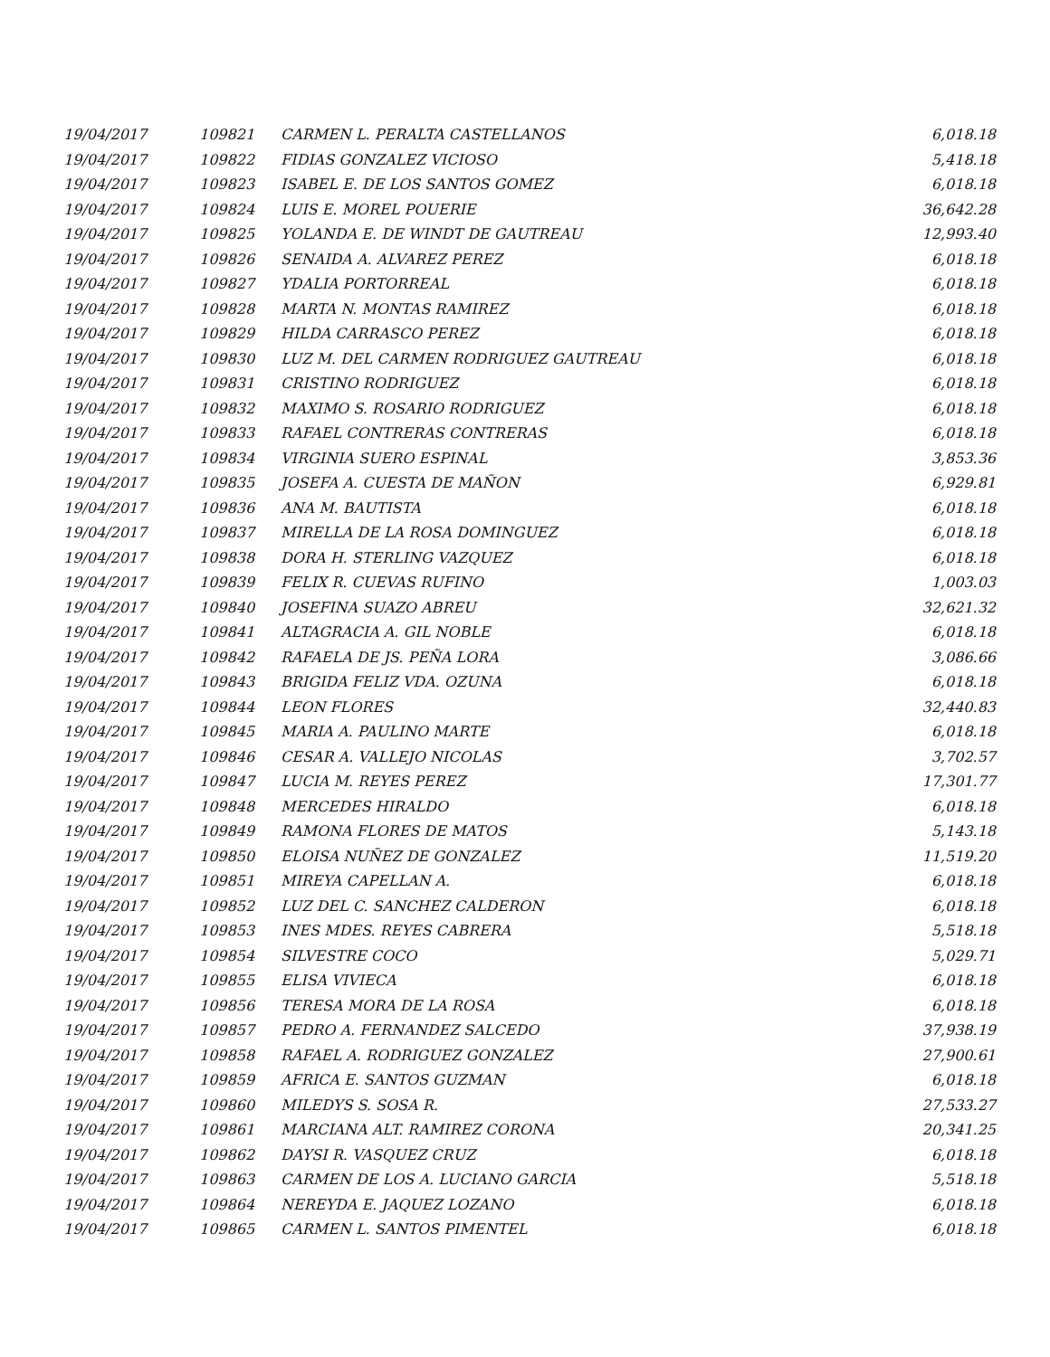| 19/04/2017 | 109821 | CARMEN L. PERALTA CASTELLANOS | 6,018.18 |
| 19/04/2017 | 109822 | FIDIAS GONZALEZ VICIOSO | 5,418.18 |
| 19/04/2017 | 109823 | ISABEL E. DE LOS SANTOS GOMEZ | 6,018.18 |
| 19/04/2017 | 109824 | LUIS E. MOREL POUERIE | 36,642.28 |
| 19/04/2017 | 109825 | YOLANDA E. DE WINDT DE GAUTREAU | 12,993.40 |
| 19/04/2017 | 109826 | SENAIDA A. ALVAREZ PEREZ | 6,018.18 |
| 19/04/2017 | 109827 | YDALIA PORTORREAL | 6,018.18 |
| 19/04/2017 | 109828 | MARTA N. MONTAS RAMIREZ | 6,018.18 |
| 19/04/2017 | 109829 | HILDA CARRASCO PEREZ | 6,018.18 |
| 19/04/2017 | 109830 | LUZ M. DEL CARMEN RODRIGUEZ GAUTREAU | 6,018.18 |
| 19/04/2017 | 109831 | CRISTINO RODRIGUEZ | 6,018.18 |
| 19/04/2017 | 109832 | MAXIMO S. ROSARIO RODRIGUEZ | 6,018.18 |
| 19/04/2017 | 109833 | RAFAEL CONTRERAS CONTRERAS | 6,018.18 |
| 19/04/2017 | 109834 | VIRGINIA SUERO ESPINAL | 3,853.36 |
| 19/04/2017 | 109835 | JOSEFA A. CUESTA DE MAÑON | 6,929.81 |
| 19/04/2017 | 109836 | ANA M. BAUTISTA | 6,018.18 |
| 19/04/2017 | 109837 | MIRELLA DE LA ROSA DOMINGUEZ | 6,018.18 |
| 19/04/2017 | 109838 | DORA H. STERLING VAZQUEZ | 6,018.18 |
| 19/04/2017 | 109839 | FELIX R. CUEVAS RUFINO | 1,003.03 |
| 19/04/2017 | 109840 | JOSEFINA SUAZO ABREU | 32,621.32 |
| 19/04/2017 | 109841 | ALTAGRACIA A. GIL NOBLE | 6,018.18 |
| 19/04/2017 | 109842 | RAFAELA DE JS. PEÑA LORA | 3,086.66 |
| 19/04/2017 | 109843 | BRIGIDA FELIZ VDA. OZUNA | 6,018.18 |
| 19/04/2017 | 109844 | LEON FLORES | 32,440.83 |
| 19/04/2017 | 109845 | MARIA A. PAULINO MARTE | 6,018.18 |
| 19/04/2017 | 109846 | CESAR A. VALLEJO NICOLAS | 3,702.57 |
| 19/04/2017 | 109847 | LUCIA M. REYES PEREZ | 17,301.77 |
| 19/04/2017 | 109848 | MERCEDES HIRALDO | 6,018.18 |
| 19/04/2017 | 109849 | RAMONA FLORES DE MATOS | 5,143.18 |
| 19/04/2017 | 109850 | ELOISA NUÑEZ DE GONZALEZ | 11,519.20 |
| 19/04/2017 | 109851 | MIREYA CAPELLAN A. | 6,018.18 |
| 19/04/2017 | 109852 | LUZ DEL C. SANCHEZ CALDERON | 6,018.18 |
| 19/04/2017 | 109853 | INES MDES. REYES CABRERA | 5,518.18 |
| 19/04/2017 | 109854 | SILVESTRE COCO | 5,029.71 |
| 19/04/2017 | 109855 | ELISA VIVIECA | 6,018.18 |
| 19/04/2017 | 109856 | TERESA MORA DE LA ROSA | 6,018.18 |
| 19/04/2017 | 109857 | PEDRO A. FERNANDEZ SALCEDO | 37,938.19 |
| 19/04/2017 | 109858 | RAFAEL A. RODRIGUEZ GONZALEZ | 27,900.61 |
| 19/04/2017 | 109859 | AFRICA E. SANTOS GUZMAN | 6,018.18 |
| 19/04/2017 | 109860 | MILEDYS S. SOSA R. | 27,533.27 |
| 19/04/2017 | 109861 | MARCIANA ALT. RAMIREZ CORONA | 20,341.25 |
| 19/04/2017 | 109862 | DAYSI R. VASQUEZ CRUZ | 6,018.18 |
| 19/04/2017 | 109863 | CARMEN DE LOS A. LUCIANO GARCIA | 5,518.18 |
| 19/04/2017 | 109864 | NEREYDA E. JAQUEZ LOZANO | 6,018.18 |
| 19/04/2017 | 109865 | CARMEN L. SANTOS PIMENTEL | 6,018.18 |